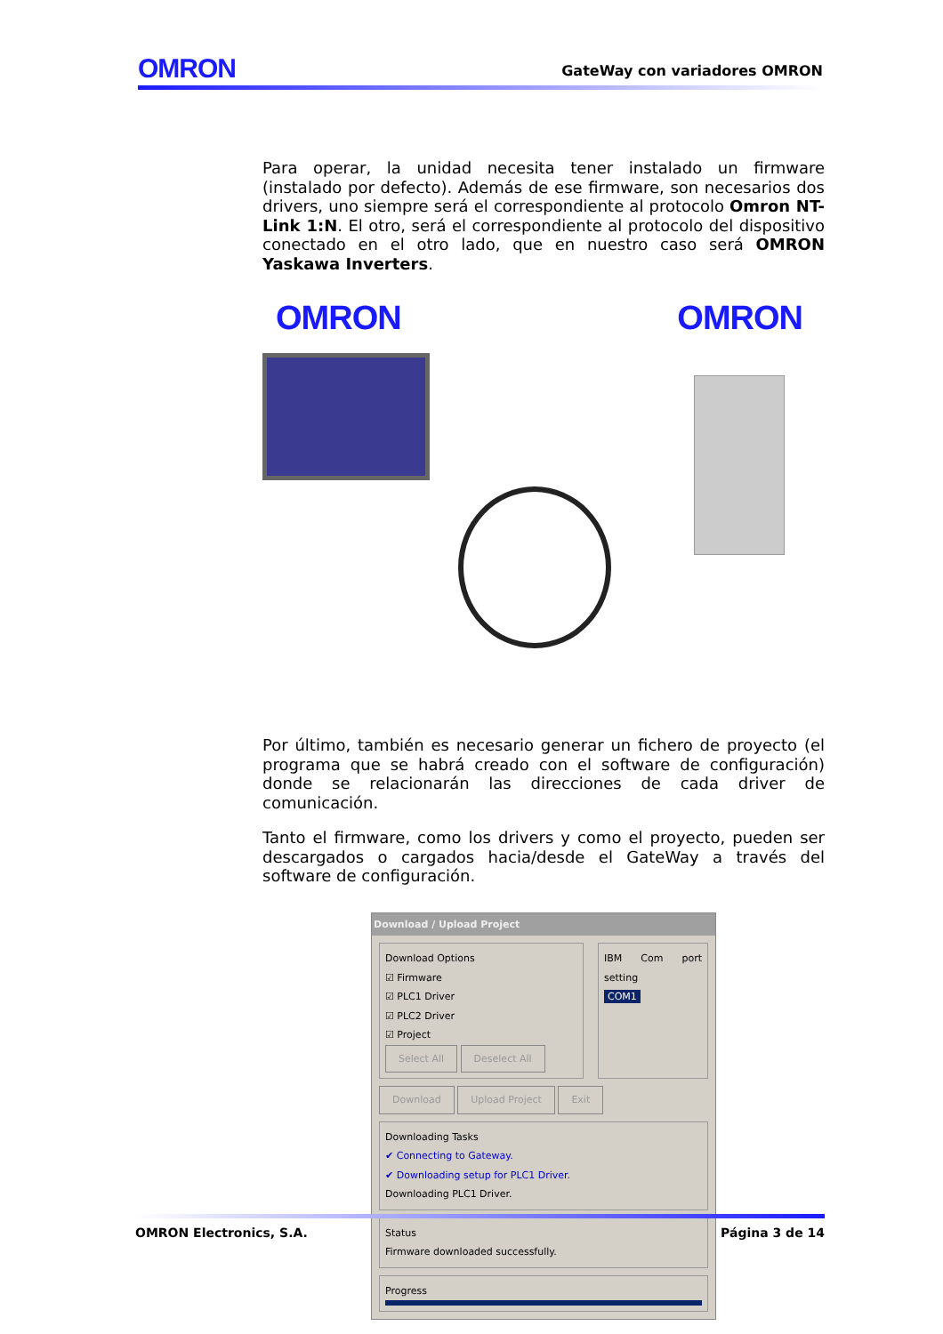OMRON GateWay con variadores OMRON
Para operar, la unidad necesita tener instalado un firmware (instalado por defecto). Además de ese firmware, son necesarios dos drivers, uno siempre será el correspondiente al protocolo Omron NT-Link 1:N. El otro, será el correspondiente al protocolo del dispositivo conectado en el otro lado, que en nuestro caso será OMRON Yaskawa Inverters.
OMRON OMRON
Por último, también es necesario generar un fichero de proyecto (el programa que se habrá creado con el software de configuración) donde se relacionarán las direcciones de cada driver de comunicación.
Tanto el firmware, como los drivers y como el proyecto, pueden ser descargados o cargados hacia/desde el GateWay a través del software de configuración.
Download / Upload Project
Download Options
☑ Firmware
☑ PLC1 Driver
☑ PLC2 Driver
☑ Project
Select All Deselect All
IBM Com port setting
COM1
Download Upload Project Exit
Downloading Tasks
✔ Connecting to Gateway.
✔ Downloading setup for PLC1 Driver.
Downloading PLC1 Driver.
Status
Firmware downloaded successfully.
Progress
OMRON Electronics, S.A. Página 3 de 14